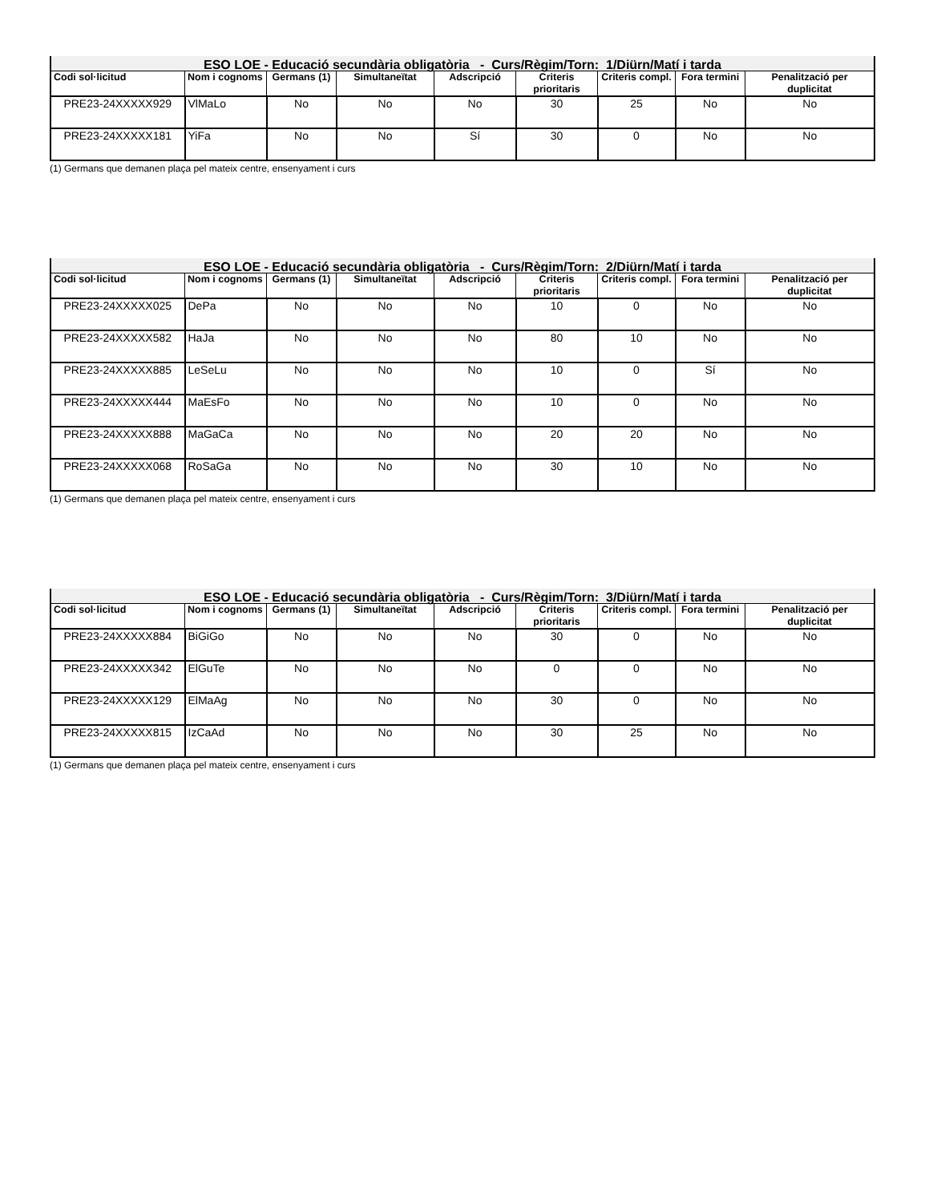| ESO LOE - Educació secundària obligatòria - Curs/Règim/Torn: 1/Diürn/Matí i tarda | | | | | | | | |
| --- | --- | --- | --- | --- | --- | --- | --- | --- |
| Codi sol·licitud | Nom i cognoms | Germans (1) | Simultaneïtat | Adscripció | Criteris prioritaris | Criteris compl. | Fora termini | Penalització per duplicitat |
| PRE23-24XXXXX929 | VlMaLo | No | No | No | 30 | 25 | No | No |
| PRE23-24XXXXX181 | YiFa | No | No | Sí | 30 | 0 | No | No |
(1) Germans que demanen plaça pel mateix centre, ensenyament i curs
| ESO LOE - Educació secundària obligatòria - Curs/Règim/Torn: 2/Diürn/Matí i tarda | | | | | | | | |
| --- | --- | --- | --- | --- | --- | --- | --- | --- |
| Codi sol·licitud | Nom i cognoms | Germans (1) | Simultaneïtat | Adscripció | Criteris prioritaris | Criteris compl. | Fora termini | Penalització per duplicitat |
| PRE23-24XXXXX025 | DePa | No | No | No | 10 | 0 | No | No |
| PRE23-24XXXXX582 | HaJa | No | No | No | 80 | 10 | No | No |
| PRE23-24XXXXX885 | LeSeLu | No | No | No | 10 | 0 | Sí | No |
| PRE23-24XXXXX444 | MaEsFo | No | No | No | 10 | 0 | No | No |
| PRE23-24XXXXX888 | MaGaCa | No | No | No | 20 | 20 | No | No |
| PRE23-24XXXXX068 | RoSaGa | No | No | No | 30 | 10 | No | No |
(1) Germans que demanen plaça pel mateix centre, ensenyament i curs
| ESO LOE - Educació secundària obligatòria - Curs/Règim/Torn: 3/Diürn/Matí i tarda | | | | | | | | |
| --- | --- | --- | --- | --- | --- | --- | --- | --- |
| Codi sol·licitud | Nom i cognoms | Germans (1) | Simultaneïtat | Adscripció | Criteris prioritaris | Criteris compl. | Fora termini | Penalització per duplicitat |
| PRE23-24XXXXX884 | BiGiGo | No | No | No | 30 | 0 | No | No |
| PRE23-24XXXXX342 | ElGuTe | No | No | No | 0 | 0 | No | No |
| PRE23-24XXXXX129 | ElMaAg | No | No | No | 30 | 0 | No | No |
| PRE23-24XXXXX815 | IzCaAd | No | No | No | 30 | 25 | No | No |
(1) Germans que demanen plaça pel mateix centre, ensenyament i curs